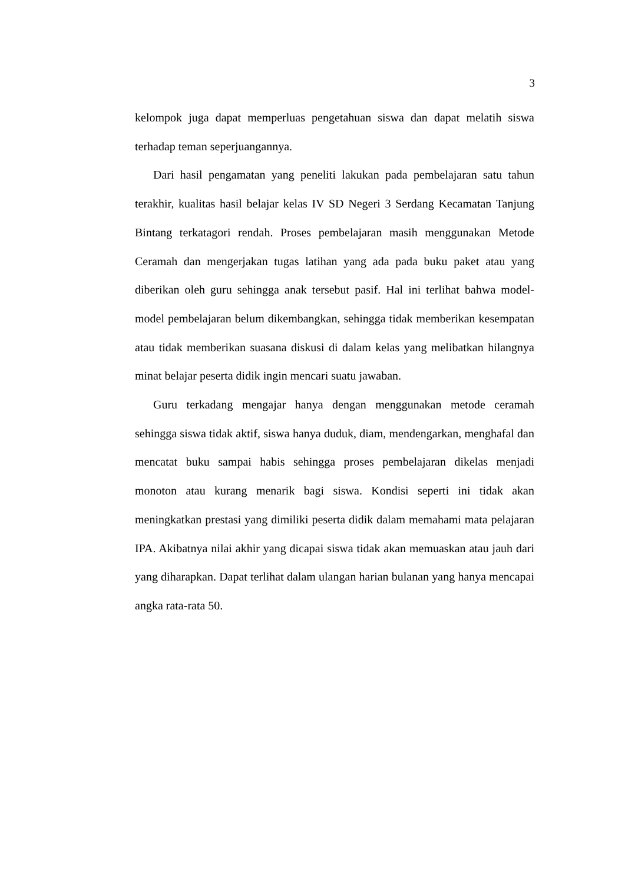3
kelompok juga dapat memperluas pengetahuan siswa dan dapat melatih siswa terhadap teman seperjuangannya.
Dari hasil pengamatan yang peneliti lakukan pada pembelajaran satu tahun terakhir, kualitas hasil belajar kelas IV SD Negeri 3 Serdang Kecamatan Tanjung Bintang terkatagori rendah. Proses pembelajaran masih menggunakan Metode Ceramah dan mengerjakan tugas latihan yang ada pada buku paket atau yang diberikan oleh guru sehingga anak tersebut pasif. Hal ini terlihat bahwa model-model pembelajaran belum dikembangkan, sehingga tidak memberikan kesempatan atau tidak memberikan suasana diskusi di dalam kelas yang melibatkan hilangnya minat belajar peserta didik ingin mencari suatu jawaban.
Guru terkadang mengajar hanya dengan menggunakan metode ceramah sehingga siswa tidak aktif, siswa hanya duduk, diam, mendengarkan, menghafal dan mencatat buku sampai habis sehingga proses pembelajaran dikelas menjadi monoton atau kurang menarik bagi siswa. Kondisi seperti ini tidak akan meningkatkan prestasi yang dimiliki peserta didik dalam memahami mata pelajaran IPA. Akibatnya nilai akhir yang dicapai siswa tidak akan memuaskan atau jauh dari yang diharapkan. Dapat terlihat dalam ulangan harian bulanan yang hanya mencapai angka rata-rata 50.